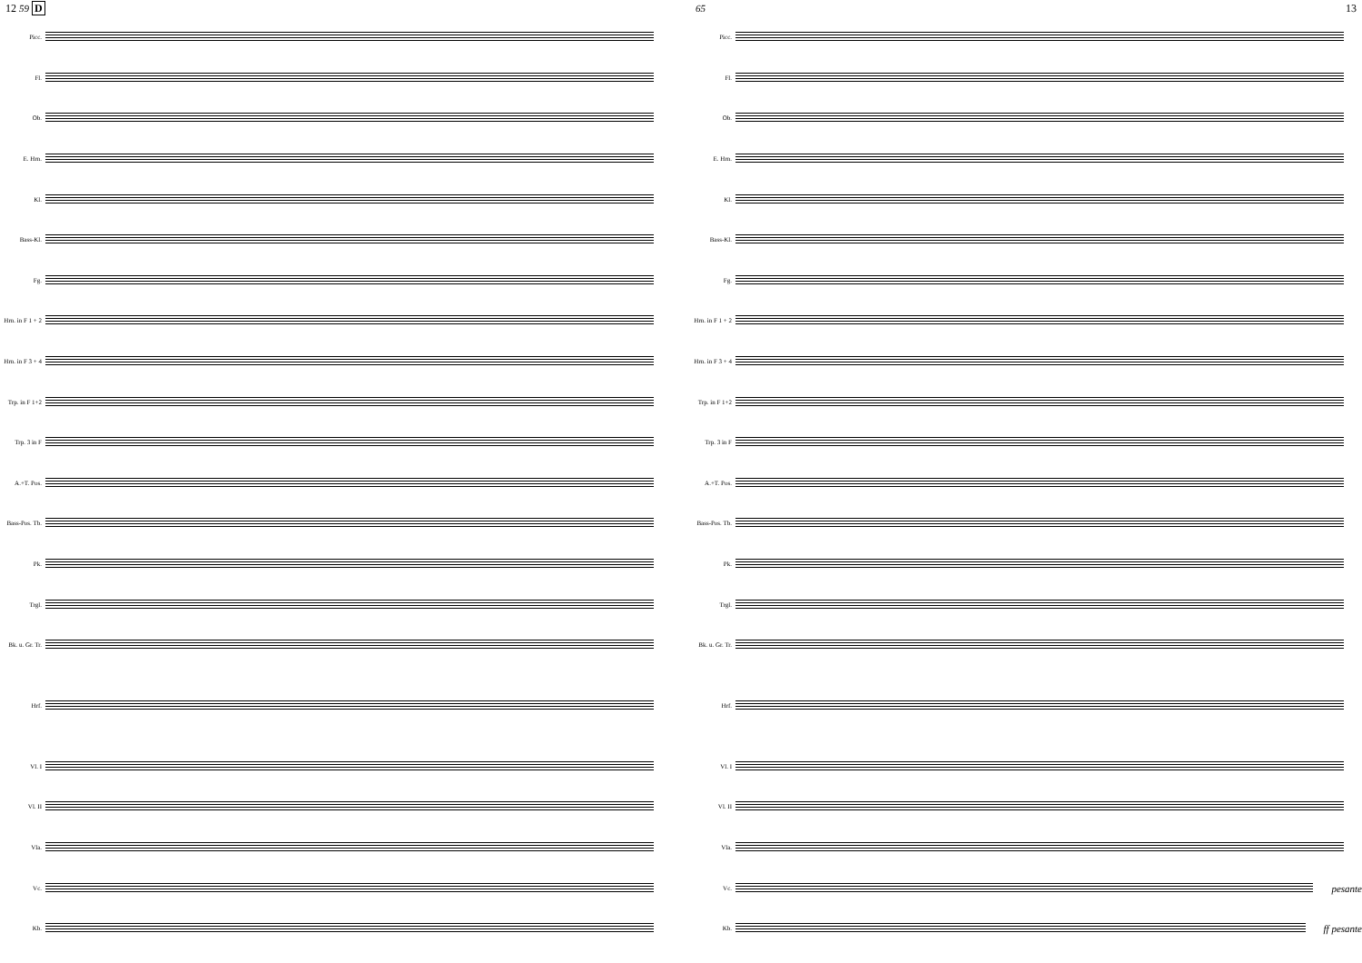12 59 D
Picc.
Fl.
Ob.
E. Hrn.
Kl.
Bass-Kl.
Fg.
Hrn. in F 1 + 2
Hrn. in F 3 + 4
Trp. in F 1+2
Trp. 3 in F
A.+T. Pos.
Bass-Pos. Tb.
Pk.
Trgl.
Bk. u. Gr. Tr.
Hrf.
Vl. I
Vl. II
Vla.
Vc.
Kb.
65 13
Picc.
Fl.
Ob.
E. Hrn.
Kl.
Bass-Kl.
Fg.
Hrn. in F 1 + 2
Hrn. in F 3 + 4
Trp. in F 1+2
Trp. 3 in F
A.+T. Pos.
Bass-Pos. Tb.
Pk.
Trgl.
Bk. u. Gr. Tr.
Hrf.
Vl. I
Vl. II
Vla.
Vc.
pesante
Kb.
ff pesante